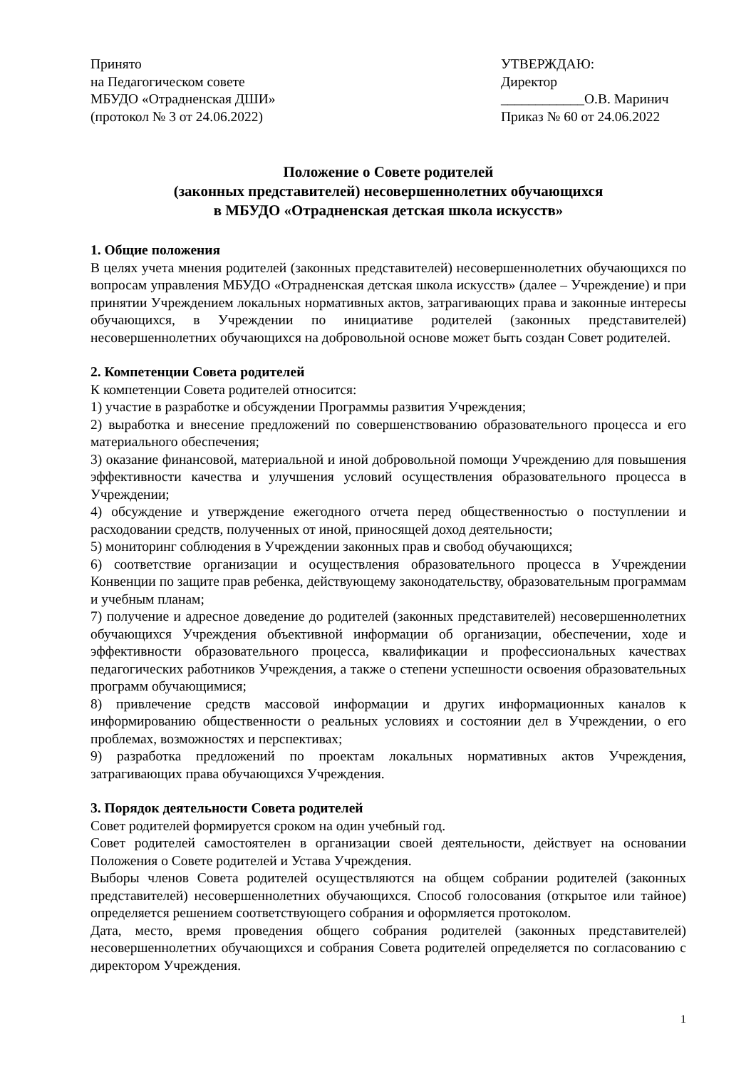Принято
на Педагогическом совете
МБУДО «Отрадненская ДШИ»
(протокол № 3 от 24.06.2022)
УТВЕРЖДАЮ:
Директор
____________О.В. Маринич
Приказ № 60 от 24.06.2022
Положение о Совете родителей
(законных представителей) несовершеннолетних обучающихся
в МБУДО «Отрадненская детская школа искусств»
1. Общие положения
В целях учета мнения родителей (законных представителей) несовершеннолетних обучающихся по вопросам управления МБУДО «Отрадненская детская школа искусств» (далее – Учреждение) и при принятии Учреждением локальных нормативных актов, затрагивающих права и законные интересы обучающихся, в Учреждении по инициативе родителей (законных представителей) несовершеннолетних обучающихся на добровольной основе может быть создан Совет родителей.
2. Компетенции Совета родителей
К компетенции Совета родителей относится:
1) участие в разработке и обсуждении Программы развития Учреждения;
2) выработка и внесение предложений по совершенствованию образовательного процесса и его материального обеспечения;
3) оказание финансовой, материальной и иной добровольной помощи Учреждению для повышения эффективности качества и улучшения условий осуществления образовательного процесса в Учреждении;
4) обсуждение и утверждение ежегодного отчета перед общественностью о поступлении и расходовании средств, полученных от иной, приносящей доход деятельности;
5) мониторинг соблюдения в Учреждении законных прав и свобод обучающихся;
6) соответствие организации и осуществления образовательного процесса в Учреждении Конвенции по защите прав ребенка, действующему законодательству, образовательным программам и учебным планам;
7) получение и адресное доведение до родителей (законных представителей) несовершеннолетних обучающихся Учреждения объективной информации об организации, обеспечении, ходе и эффективности образовательного процесса, квалификации и профессиональных качествах педагогических работников Учреждения, а также о степени успешности освоения образовательных программ обучающимися;
8) привлечение средств массовой информации и других информационных каналов к информированию общественности о реальных условиях и состоянии дел в Учреждении, о его проблемах, возможностях и перспективах;
9) разработка предложений по проектам локальных нормативных актов Учреждения, затрагивающих права обучающихся Учреждения.
3. Порядок деятельности Совета родителей
Совет родителей формируется сроком на один учебный год.
Совет родителей самостоятелен в организации своей деятельности, действует на основании Положения о Совете родителей и Устава Учреждения.
Выборы членов Совета родителей осуществляются на общем собрании родителей (законных представителей) несовершеннолетних обучающихся. Способ голосования (открытое или тайное) определяется решением соответствующего собрания и оформляется протоколом.
Дата, место, время проведения общего собрания родителей (законных представителей) несовершеннолетних обучающихся и собрания Совета родителей определяется по согласованию с директором Учреждения.
1